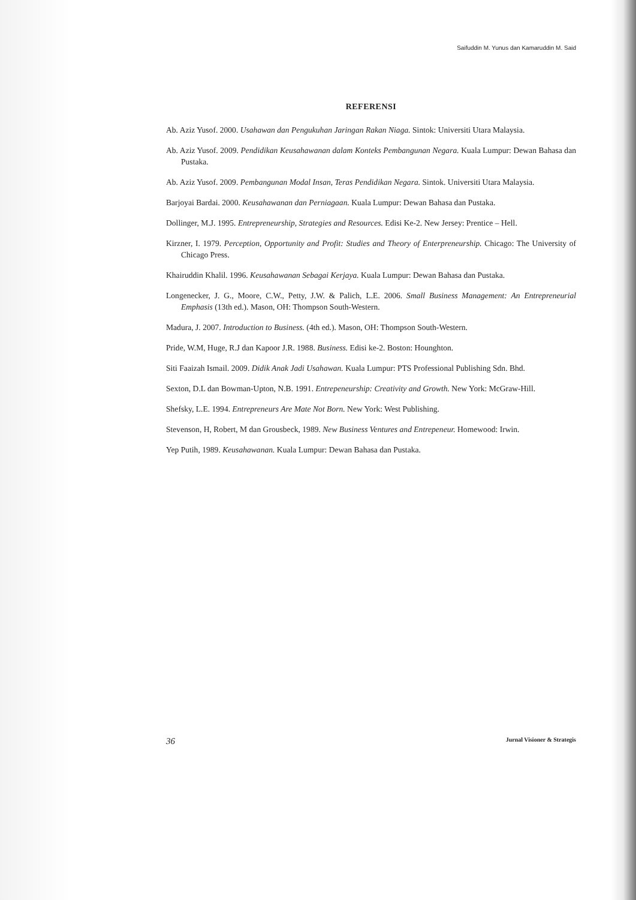Saifuddin M. Yunus dan Kamaruddin M. Said
REFERENSI
Ab. Aziz Yusof. 2000. Usahawan dan Pengukuhan Jaringan Rakan Niaga. Sintok: Universiti Utara Malaysia.
Ab. Aziz Yusof. 2009. Pendidikan Keusahawanan dalam Konteks Pembangunan Negara. Kuala Lumpur: Dewan Bahasa dan Pustaka.
Ab. Aziz Yusof. 2009. Pembangunan Modal Insan, Teras Pendidikan Negara. Sintok. Universiti Utara Malaysia.
Barjoyai Bardai. 2000. Keusahawanan dan Perniagaan. Kuala Lumpur: Dewan Bahasa dan Pustaka.
Dollinger, M.J. 1995. Entrepreneurship, Strategies and Resources. Edisi Ke-2. New Jersey: Prentice – Hell.
Kirzner, I. 1979. Perception, Opportunity and Profit: Studies and Theory of Enterpreneurship. Chicago: The University of Chicago Press.
Khairuddin Khalil. 1996. Keusahawanan Sebagai Kerjaya. Kuala Lumpur: Dewan Bahasa dan Pustaka.
Longenecker, J. G., Moore, C.W., Petty, J.W. & Palich, L.E. 2006. Small Business Management: An Entrepreneurial Emphasis (13th ed.). Mason, OH: Thompson South-Western.
Madura, J. 2007. Introduction to Business. (4th ed.). Mason, OH: Thompson South-Western.
Pride, W.M, Huge, R.J dan Kapoor J.R. 1988. Business. Edisi ke-2. Boston: Hounghton.
Siti Faaizah Ismail. 2009. Didik Anak Jadi Usahawan. Kuala Lumpur: PTS Professional Publishing Sdn. Bhd.
Sexton, D.L dan Bowman-Upton, N.B. 1991. Entrepeneurship: Creativity and Growth. New York: McGraw-Hill.
Shefsky, L.E. 1994. Entrepreneurs Are Mate Not Born. New York: West Publishing.
Stevenson, H, Robert, M dan Grousbeck, 1989. New Business Ventures and Entrepeneur. Homewood: Irwin.
Yep Putih, 1989. Keusahawanan. Kuala Lumpur: Dewan Bahasa dan Pustaka.
36 Jurnal Visioner & Strategis